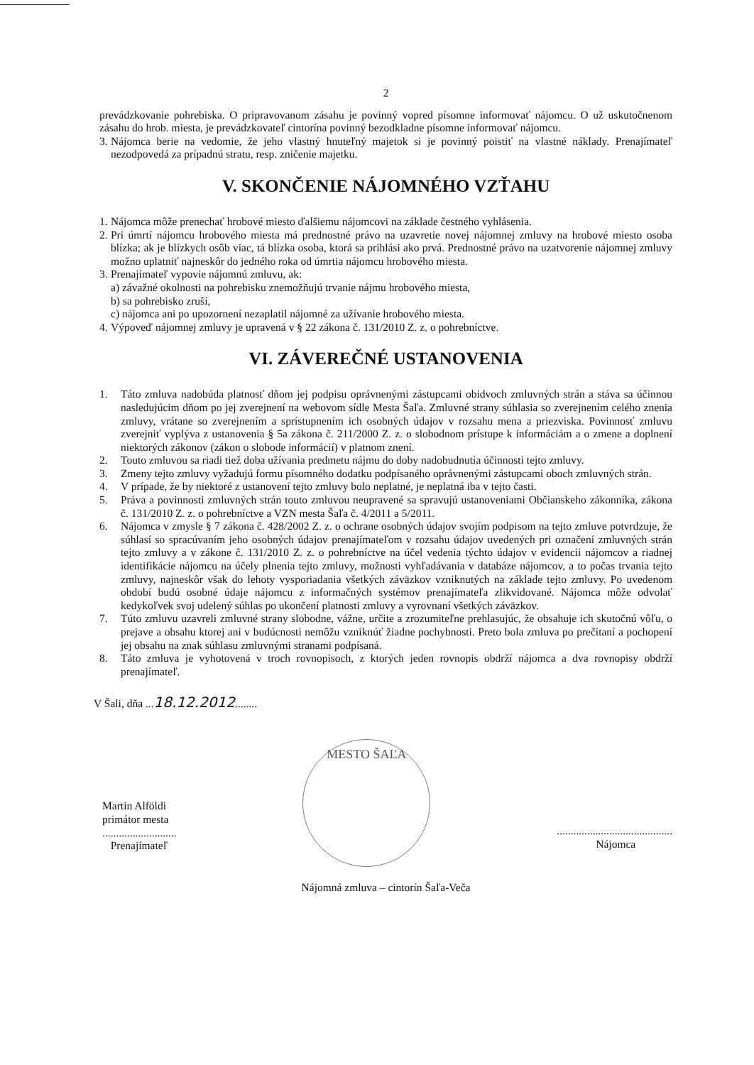2
prevádzkovanie pohrebiska. O pripravovanom zásahu je povinný vopred písomne informovať nájomcu. O už uskutočnenom zásahu do hrob. miesta, je prevádzkovateľ cintorína povinný bezodkladne písomne informovať nájomcu.
3.
Nájomca berie na vedomie, že jeho vlastný hnuteľný majetok si je povinný poistiť na vlastné náklady. Prenajímateľ nezodpovedá za prípadnú stratu, resp. zničenie majetku.
V. SKONČENIE NÁJOMNÉHO VZŤAHU
1.
Nájomca môže prenechať hrobové miesto ďalšiemu nájomcovi na základe čestného vyhlásenia.
2.
Pri úmrtí nájomcu hrobového miesta má prednostné právo na uzavretie novej nájomnej zmluvy na hrobové miesto osoba blízka; ak je blízkych osôb viac, tá blízka osoba, ktorá sa prihlási ako prvá. Prednostné právo na uzatvorenie nájomnej zmluvy možno uplatniť najneskôr do jedného roka od úmrtia nájomcu hrobového miesta.
3.
Prenajímateľ vypovie nájomnú zmluvu, ak:
a) závažné okolnosti na pohrebisku znemožňujú trvanie nájmu hrobového miesta,
b) sa pohrebisko zruší,
c) nájomca ani po upozornení nezaplatil nájomné za užívanie hrobového miesta.
4.
Výpoveď nájomnej zmluvy je upravená v § 22 zákona č. 131/2010 Z. z. o pohrebníctve.
VI. ZÁVEREČNÉ USTANOVENIA
1. Táto zmluva nadobúda platnosť dňom jej podpisu oprávnenými zástupcami obidvoch zmluvných strán a stáva sa účinnou nasledujúcim dňom po jej zverejnení na webovom sídle Mesta Šaľa. Zmluvné strany súhlasia so zverejnením celého znenia zmluvy, vrátane so zverejnením a sprístupnením ich osobných údajov v rozsahu mena a priezviska. Povinnosť zmluvu zverejniť vyplýva z ustanovenia § 5a zákona č. 211/2000 Z. z. o slobodnom prístupe k informáciám a o zmene a doplnení niektorých zákonov (zákon o slobode informácií) v platnom znení.
2. Touto zmluvou sa riadi tiež doba užívania predmetu nájmu do doby nadobudnutia účinnosti tejto zmluvy.
3. Zmeny tejto zmluvy vyžadujú formu písomného dodatku podpísaného oprávnenými zástupcami oboch zmluvných strán.
4. V prípade, že by niektoré z ustanovení tejto zmluvy bolo neplatné, je neplatná iba v tejto časti.
5. Práva a povinnosti zmluvných strán touto zmluvou neupravené sa spravujú ustanoveniami Občianskeho zákonníka, zákona č. 131/2010 Z. z. o pohrebníctve a VZN mesta Šaľa č. 4/2011 a 5/2011.
6. Nájomca v zmysle § 7 zákona č. 428/2002 Z. z. o ochrane osobných údajov svojím podpisom na tejto zmluve potvrdzuje, že súhlasí so spracúvaním jeho osobných údajov prenajímateľom v rozsahu údajov uvedených pri označení zmluvných strán tejto zmluvy a v zákone č. 131/2010 Z. z. o pohrebníctve na účel vedenia týchto údajov v evidencii nájomcov a riadnej identifikácie nájomcu na účely plnenia tejto zmluvy, možnosti vyhľadávania v databáze nájomcov, a to počas trvania tejto zmluvy, najneskôr však do lehoty vysporiadania všetkých záväzkov vzniknutých na základe tejto zmluvy. Po uvedenom období budú osobné údaje nájomcu z informačných systémov prenajímateľa zlikvidované. Nájomca môže odvolať kedykoľvek svoj udelený súhlas po ukončení platnosti zmluvy a vyrovnaní všetkých záväzkov.
7. Túto zmluvu uzavreli zmluvné strany slobodne, vážne, určite a zrozumiteľne prehlasujúc, že obsahuje ich skutočnú vôľu, o prejave a obsahu ktorej ani v budúcnosti nemôžu vzniknúť žiadne pochybnosti. Preto bola zmluva po prečítaní a pochopení jej obsahu na znak súhlasu zmluvnými stranami podpísaná.
8. Táto zmluva je vyhotovená v troch rovnopisoch, z ktorých jeden rovnopis obdrží nájomca a dva rovnopisy obdrží prenajímateľ.
V Šali, dňa ...18.12.2012........
Martin Alföldi
primátor mesta
...........................
Prenajímateľ
MESTO ŠAĽA
..........................................
Nájomca
Nájomná zmluva – cintorín Šaľa-Veča